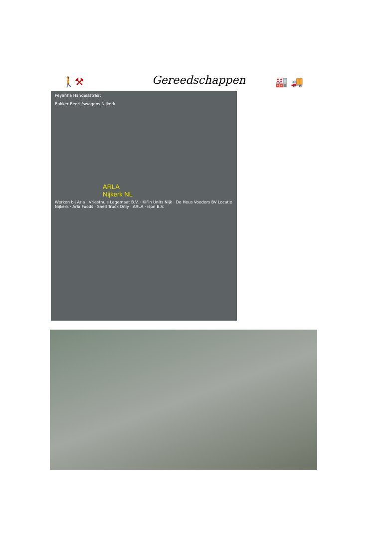🚶⚒ Gereedschappen 🏭 🚚
Peyahha Handelsstraat
Bakker Bedrijfswagens Nijkerk
ARLA
Nijkerk NL
Werken bij Arla · Vriesthuis Lagemaat B.V. · KiFin Units Nijk · De Heus Voeders BV Locatie Nijkerk · Arla Foods · Shell Truck Only · ARLA · ispn B.V.